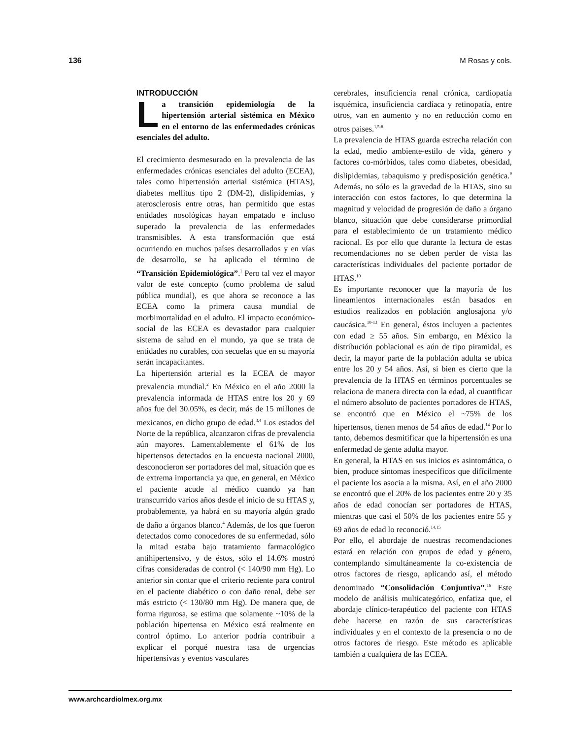136 M Rosas y cols.
INTRODUCCIÓN
La transición epidemiología de la hipertensión arterial sistémica en México en el entorno de las enfermedades crónicas esenciales del adulto.
El crecimiento desmesurado en la prevalencia de las enfermedades crónicas esenciales del adulto (ECEA), tales como hipertensión arterial sistémica (HTAS), diabetes mellitus tipo 2 (DM-2), dislipidemias, y aterosclerosis entre otras, han permitido que estas entidades nosológicas hayan empatado e incluso superado la prevalencia de las enfermedades transmisibles. A esta transformación que está ocurriendo en muchos países desarrollados y en vías de desarrollo, se ha aplicado el término de “Transición Epidemiológica”.<sup>1</sup> Pero tal vez el mayor valor de este concepto (como problema de salud pública mundial), es que ahora se reconoce a las ECEA como la primera causa mundial de morbimortalidad en el adulto. El impacto económico-social de las ECEA es devastador para cualquier sistema de salud en el mundo, ya que se trata de entidades no curables, con secuelas que en su mayoría serán incapacitantes.
La hipertensión arterial es la ECEA de mayor prevalencia mundial.<sup>2</sup> En México en el año 2000 la prevalencia informada de HTAS entre los 20 y 69 años fue del 30.05%, es decir, más de 15 millones de mexicanos, en dicho grupo de edad.<sup>3,4</sup> Los estados del Norte de la república, alcanzaron cifras de prevalencia aún mayores. Lamentablemente el 61% de los hipertensos detectados en la encuesta nacional 2000, desconocieron ser portadores del mal, situación que es de extrema importancia ya que, en general, en México el paciente acude al médico cuando ya han transcurrido varios años desde el inicio de su HTAS y, probablemente, ya habrá en su mayoría algún grado de daño a órganos blanco.<sup>4</sup> Además, de los que fueron detectados como conocedores de su enfermedad, sólo la mitad estaba bajo tratamiento farmacológico antihipertensivo, y de éstos, sólo el 14.6% mostró cifras consideradas de control (< 140/90 mm Hg). Lo anterior sin contar que el criterio reciente para control en el paciente diabético o con daño renal, debe ser más estricto (< 130/80 mm Hg). De manera que, de forma rigurosa, se estima que solamente ~10% de la población hipertensa en México está realmente en control óptimo. Lo anterior podría contribuir a explicar el porqué nuestra tasa de urgencias hipertensivas y eventos vasculares
cerebrales, insuficiencia renal crónica, cardiopatía isquémica, insuficiencia cardíaca y retinopatía, entre otros, van en aumento y no en reducción como en otros paises.<sup>1,5-8</sup>
La prevalencia de HTAS guarda estrecha relación con la edad, medio ambiente-estilo de vida, género y factores co-mórbidos, tales como diabetes, obesidad, dislipidemias, tabaquismo y predisposición genética.<sup>9</sup> Además, no sólo es la gravedad de la HTAS, sino su interacción con estos factores, lo que determina la magnitud y velocidad de progresión de daño a órgano blanco, situación que debe considerarse primordial para el establecimiento de un tratamiento médico racional. Es por ello que durante la lectura de estas recomendaciones no se deben perder de vista las características individuales del paciente portador de HTAS.<sup>10</sup>
Es importante reconocer que la mayoría de los lineamientos internacionales están basados en estudios realizados en población anglosajona y/o caucásica.<sup>10-13</sup> En general, éstos incluyen a pacientes con edad ≥ 55 años. Sin embargo, en México la distribución poblacional es aún de tipo piramidal, es decir, la mayor parte de la población adulta se ubica entre los 20 y 54 años. Así, si bien es cierto que la prevalencia de la HTAS en términos porcentuales se relaciona de manera directa con la edad, al cuantificar el número absoluto de pacientes portadores de HTAS, se encontró que en México el ~75% de los hipertensos, tienen menos de 54 años de edad.<sup>14</sup> Por lo tanto, debemos desmitificar que la hipertensión es una enfermedad de gente adulta mayor.
En general, la HTAS en sus inicios es asintomática, o bien, produce síntomas inespecíficos que difícilmente el paciente los asocia a la misma. Así, en el año 2000 se encontró que el 20% de los pacientes entre 20 y 35 años de edad conocían ser portadores de HTAS, mientras que casi el 50% de los pacientes entre 55 y 69 años de edad lo reconoció.<sup>14,15</sup>
Por ello, el abordaje de nuestras recomendaciones estará en relación con grupos de edad y género, contemplando simultáneamente la co-existencia de otros factores de riesgo, aplicando así, el método denominado “Consolidación Conjuntiva”.<sup>16</sup> Este modelo de análisis multicategórico, enfatiza que, el abordaje clínico-terapéutico del paciente con HTAS debe hacerse en razón de sus características individuales y en el contexto de la presencia o no de otros factores de riesgo. Este método es aplicable también a cualquiera de las ECEA.
www.archcardiolmex.org.mx